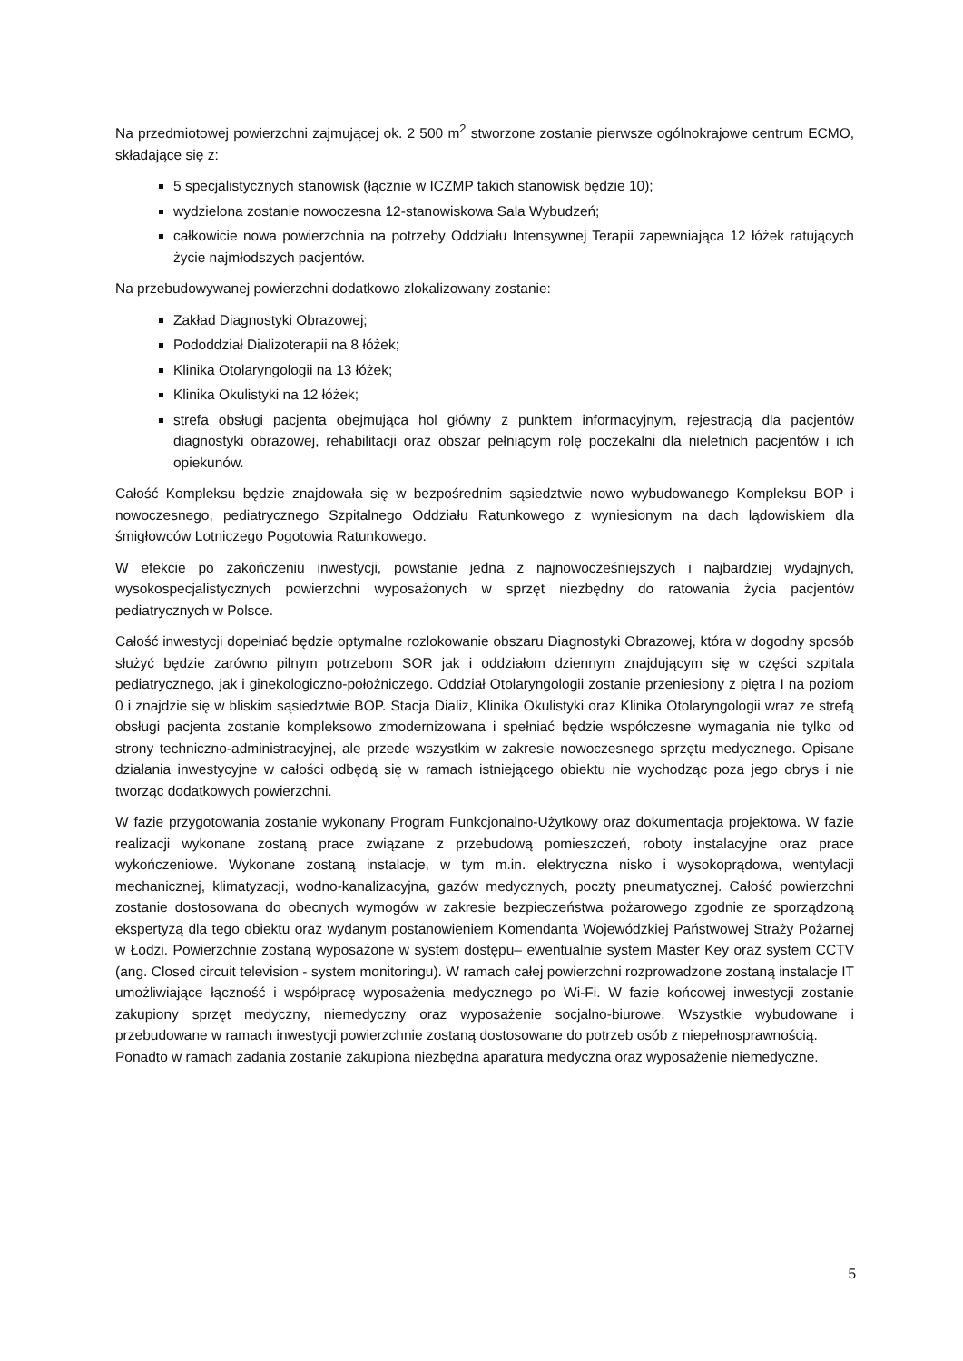Na przedmiotowej powierzchni zajmującej ok. 2 500 m<sup>2</sup> stworzone zostanie pierwsze ogólnokrajowe centrum ECMO, składające się z:
5 specjalistycznych stanowisk (łącznie w ICZMP takich stanowisk będzie 10);
wydzielona zostanie nowoczesna 12-stanowiskowa Sala Wybudzeń;
całkowicie nowa powierzchnia na potrzeby Oddziału Intensywnej Terapii zapewniająca 12 łóżek ratujących życie najmłodszych pacjentów.
Na przebudowywanej powierzchni dodatkowo zlokalizowany zostanie:
Zakład Diagnostyki Obrazowej;
Pododdział Dializoterapii na 8 łóżek;
Klinika Otolaryngologii na 13 łóżek;
Klinika Okulistyki na 12 łóżek;
strefa obsługi pacjenta obejmująca hol główny z punktem informacyjnym, rejestracją dla pacjentów diagnostyki obrazowej, rehabilitacji oraz obszar pełniącym rolę poczekalni dla nieletnich pacjentów i ich opiekunów.
Całość Kompleksu będzie znajdowała się w bezpośrednim sąsiedztwie nowo wybudowanego Kompleksu BOP i nowoczesnego, pediatrycznego Szpitalnego Oddziału Ratunkowego z wyniesionym na dach lądowiskiem dla śmigłowców Lotniczego Pogotowia Ratunkowego.
W efekcie po zakończeniu inwestycji, powstanie jedna z najnowocześniejszych i najbardziej wydajnych, wysokospecjalistycznych powierzchni wyposażonych w sprzęt niezbędny do ratowania życia pacjentów pediatrycznych w Polsce.
Całość inwestycji dopełniać będzie optymalne rozlokowanie obszaru Diagnostyki Obrazowej, która w dogodny sposób służyć będzie zarówno pilnym potrzebom SOR jak i oddziałom dziennym znajdującym się w części szpitala pediatrycznego, jak i ginekologiczno-położniczego. Oddział Otolaryngologii zostanie przeniesiony z piętra I na poziom 0 i znajdzie się w bliskim sąsiedztwie BOP. Stacja Dializ, Klinika Okulistyki oraz Klinika Otolaryngologii wraz ze strefą obsługi pacjenta zostanie kompleksowo zmodernizowana i spełniać będzie współczesne wymagania nie tylko od strony techniczno-administracyjnej, ale przede wszystkim w zakresie nowoczesnego sprzętu medycznego. Opisane działania inwestycyjne w całości odbędą się w ramach istniejącego obiektu nie wychodząc poza jego obrys i nie tworząc dodatkowych powierzchni.
W fazie przygotowania zostanie wykonany Program Funkcjonalno-Użytkowy oraz dokumentacja projektowa. W fazie realizacji wykonane zostaną prace związane z przebudową pomieszczeń, roboty instalacyjne oraz prace wykończeniowe. Wykonane zostaną instalacje, w tym m.in. elektryczna nisko i wysokoprądowa, wentylacji mechanicznej, klimatyzacji, wodno-kanalizacyjna, gazów medycznych, poczty pneumatycznej. Całość powierzchni zostanie dostosowana do obecnych wymogów w zakresie bezpieczeństwa pożarowego zgodnie ze sporządzoną ekspertyzą dla tego obiektu oraz wydanym postanowieniem Komendanta Wojewódzkiej Państwowej Straży Pożarnej w Łodzi. Powierzchnie zostaną wyposażone w system dostępu– ewentualnie system Master Key oraz system CCTV (ang. Closed circuit television - system monitoringu). W ramach całej powierzchni rozprowadzone zostaną instalacje IT umożliwiające łączność i współpracę wyposażenia medycznego po Wi-Fi. W fazie końcowej inwestycji zostanie zakupiony sprzęt medyczny, niemedyczny oraz wyposażenie socjalno-biurowe. Wszystkie wybudowane i przebudowane w ramach inwestycji powierzchnie zostaną dostosowane do potrzeb osób z niepełnosprawnością.
Ponadto w ramach zadania zostanie zakupiona niezbędna aparatura medyczna oraz wyposażenie niemedyczne.
5